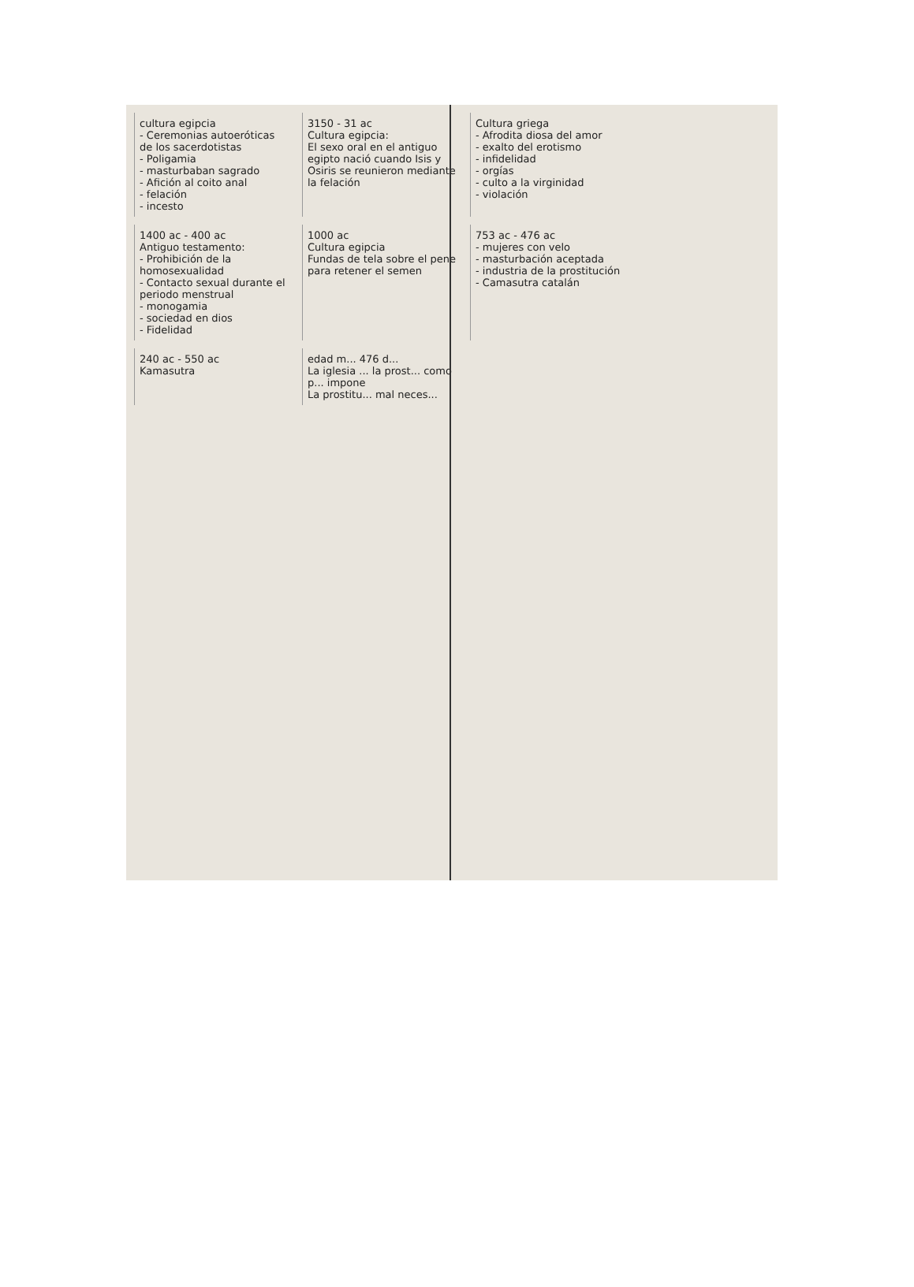cultura egipcia
- Ceremonias autoeróticas de los sacerdotistas
- Poligamia
- masturbaban sagrado
- Afición al coito anal
- felación
- incesto
3150 - 31 ac
Cultura egipcia:
El sexo oral en el antiguo egipto nació cuando Isis y Osiris se reunieron mediante la felación
Cultura griega
- Afrodita diosa del amor
- exalto del erotismo
- infidelidad
- orgías
- culto a la virginidad
- violación
1400 ac - 400 ac
Antiguo testamento:
- Prohibición de la homosexualidad
- Contacto sexual durante el periodo menstrual
- monogamia
- sociedad en dios
- Fidelidad
1000 ac
Cultura egipcia
Fundas de tela sobre el pene para retener el semen
753 ac - 476 ac
- mujeres con velo
- masturbación aceptada
- industria de la prostitución
- Camasutra catalán
240 ac - 550 ac
Kamasutra
edad m... 476 d...
La iglesia ... la prost... como p... impone
La prostitu... mal neces...